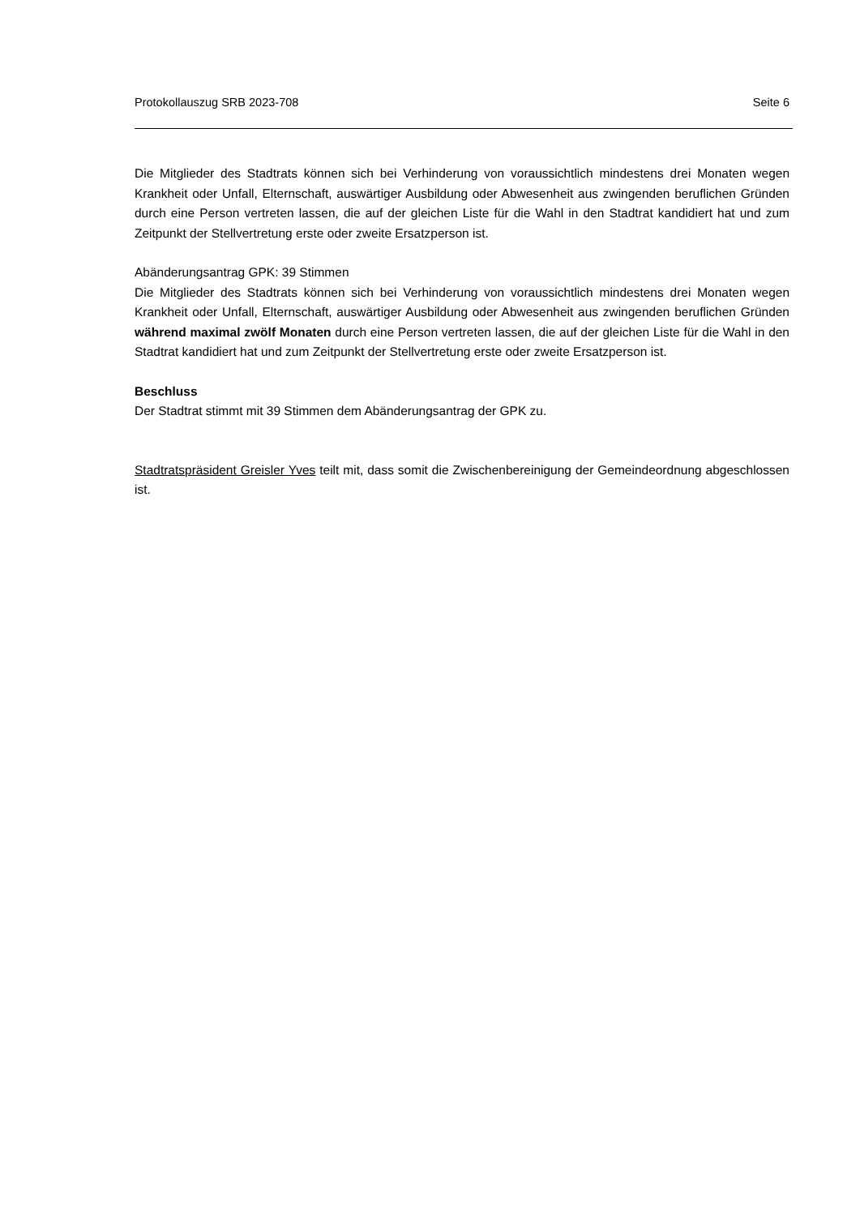Protokollauszug SRB 2023-708 Seite 6
Die Mitglieder des Stadtrats können sich bei Verhinderung von voraussichtlich mindestens drei Monaten wegen Krankheit oder Unfall, Elternschaft, auswärtiger Ausbildung oder Abwesenheit aus zwingenden beruflichen Gründen durch eine Person vertreten lassen, die auf der gleichen Liste für die Wahl in den Stadtrat kandidiert hat und zum Zeitpunkt der Stellvertretung erste oder zweite Ersatzperson ist.
Abänderungsantrag GPK: 39 Stimmen
Die Mitglieder des Stadtrats können sich bei Verhinderung von voraussichtlich mindestens drei Monaten wegen Krankheit oder Unfall, Elternschaft, auswärtiger Ausbildung oder Abwesenheit aus zwingenden beruflichen Gründen während maximal zwölf Monaten durch eine Person vertreten lassen, die auf der gleichen Liste für die Wahl in den Stadtrat kandidiert hat und zum Zeitpunkt der Stellvertretung erste oder zweite Ersatzperson ist.
Beschluss
Der Stadtrat stimmt mit 39 Stimmen dem Abänderungsantrag der GPK zu.
Stadtratspräsident Greisler Yves teilt mit, dass somit die Zwischenbereinigung der Gemeindeordnung abgeschlossen ist.